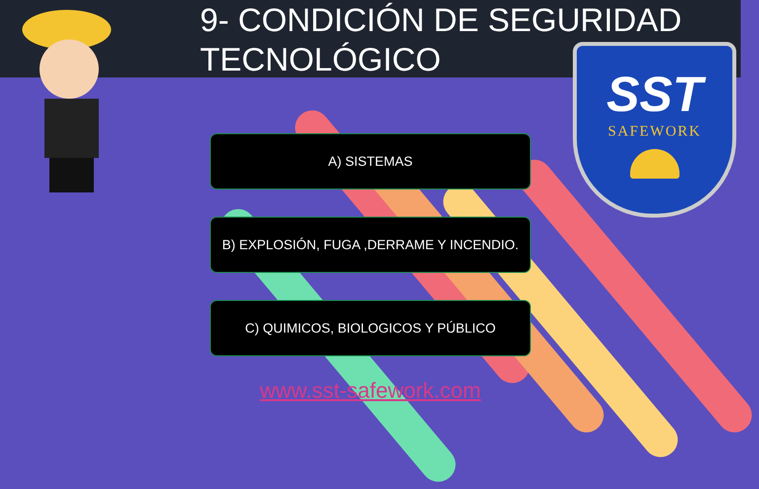SST
SAFEWORK
9- CONDICIÓN DE SEGURIDAD
TECNOLÓGICO
A) SISTEMAS
B) EXPLOSIÓN, FUGA ,DERRAME Y INCENDIO.
C) QUIMICOS, BIOLOGICOS Y PÚBLICO
www.sst-safework.com